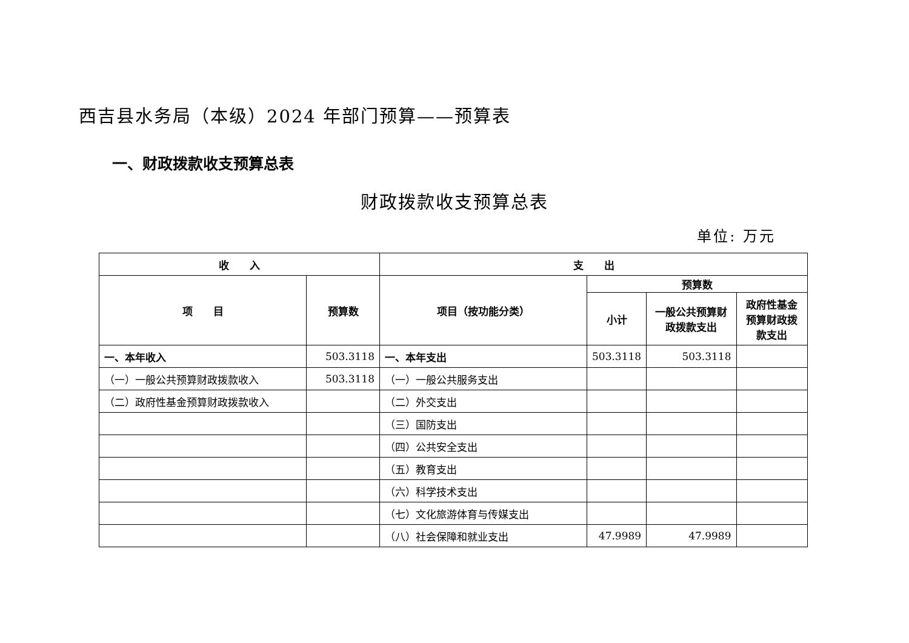西吉县水务局（本级）2024 年部门预算——预算表
一、财政拨款收支预算总表
财政拨款收支预算总表
单位: 万元
| 收 入 | | 支 出 | | | |
| --- | --- | --- | --- | --- | --- |
| 项 目 | 预算数 | 项目（按功能分类） | 预算数 | | |
| | | | 小计 | 一般公共预算财政拨款支出 | 政府性基金预算财政拨款支出 |
| 一、本年收入 | 503.3118 | 一、本年支出 | 503.3118 | 503.3118 | |
| （一）一般公共预算财政拨款收入 | 503.3118 | （一）一般公共服务支出 | | | |
| （二）政府性基金预算财政拨款收入 | | （二）外交支出 | | | |
| | | （三）国防支出 | | | |
| | | （四）公共安全支出 | | | |
| | | （五）教育支出 | | | |
| | | （六）科学技术支出 | | | |
| | | （七）文化旅游体育与传媒支出 | | | |
| | | （八）社会保障和就业支出 | 47.9989 | 47.9989 | |